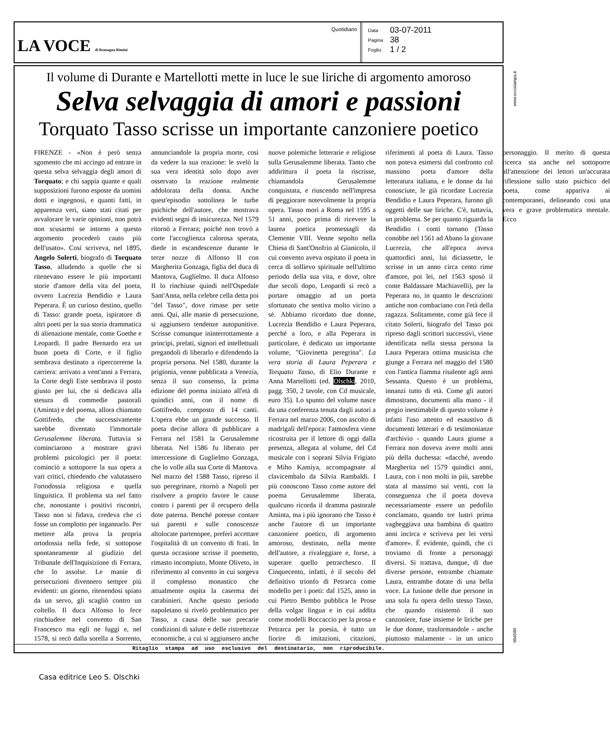LA VOCE di Romagna Rimini
Quotidiano
| Data | 03-07-2011 |
| Pagina | 38 |
| Foglio | 1 / 2 |
www.ecostampa.it
Il volume di Durante e Martellotti mette in luce le sue liriche di argomento amoroso
Selva selvaggia di amori e passioni
Torquato Tasso scrisse un importante canzoniere poetico
FIRENZE - «Non è però senza sgomento che mi accingo ad entrare in questa selva selvaggia degli amori di Torquato; e chi sappia quante e quali supposizioni furono esposte da uomini dotti e ingegnosi, e quanti fatti, in apparenza veri, siano stati citati per avvalorare le varie opinioni, non potrà non scusarmi se intorno a questo argomento procederò cauto più dell'usato». Così scriveva, nel 1895, Angelo Solerti, biografo di Torquato Tasso, alludendo a quelle che si ritenevano essere le più importanti storie d'amore della vita del poeta, ovvero Lucrezia Bendidio e Laura Peperara. È un curioso destino, quello di Tasso: grande poeta, ispiratore di altri poeti per la sua storia drammatica di alienazione mentale, come Goethe e Leopardi. Il padre Bernardo era un buon poeta di Corte, e il figlio sembrava destinato a ripercorrerne la carriera: arrivato a vent'anni a Ferrara, la Corte degli Este sembrava il posto giusto per lui, che si dedicava alla stesura di commedie pastorali (Aminta) e del poema, allora chiamato Gottifredo, che successivamente sarebbe diventato l'immortale Gerusalemme liberata. Tuttavia si cominciarono a mostrare gravi problemi psicologici per il poeta: cominciò a sottoporre la sua opera a vari critici, chiedendo che valutassero l'ortodossia religiosa e quella linguistica. Il problema sta nel fatto che, nonostante i positivi riscontri, Tasso non si fidava, credeva che ci fosse un complotto per ingannarlo. Per mettere alla prova la propria ortodossia nella fede, si sottopose spontaneamente al giudizio del Tribunale dell'Inquisizione di Ferrara, che lo assolse. Le manie di persecuzioni divennero sempre più evidenti: un giorno, ritenendosi spiato da un servo, gli scagliò contro un coltello. Il duca Alfonso lo fece rinchiudere nel convento di San Francesco ma egli ne fuggì e, nel 1578, si recò dalla sorella a Sorrento, annunciandole la propria morte, così da vedere la sua reazione: le svelò la sua vera identità solo dopo aver osservato la reazione realmente addolorata della donna. Anche quest'episodio sottolinea le turbe psichiche dell'autore, che mostrava evidenti segni di insicurezza. Nel 1579 ritornò a Ferrara; poiché non trovò a corte l'accoglienza calorosa sperata, diede in escandescenze durante le terze nozze di Alfonso II con Margherita Gonzaga, figlia del duca di Mantova, Guglielmo. Il duca Alfonso II lo rinchiuse quindi nell'Ospedale Sant'Anna, nella celebre cella detta poi "del Tasso", dove rimase per sette anni. Qui, alle manie di persecuzione, si aggiunsero tendenze autopunitive. Scrisse comunque ininterrottamente a principi, prelati, signori ed intellettuali pregandoli di liberarlo e difendendo la propria persona. Nel 1580, durante la prigionia, venne pubblicata a Venezia, senza il suo consenso, la prima edizione del poema iniziato all'età di quindici anni, con il nome di Gottifredo, composto di 14 canti. L'opera ebbe un grande successo. Il poeta decise allora di pubblicare a Ferrara nel 1581 la Gerusalemme liberata. Nel 1586 fu liberato per intercessione di Guglielmo Gonzaga, che lo volle alla sua Corte di Mantova. Nel marzo del 1588 Tasso, ripreso il suo peregrinare, ritornò a Napoli per risolvere a proprio favore le cause contro i parenti per il recupero della dote paterna. Benché potesse contare sui parenti e sulle conoscenze altolocate partenopee, preferì accettare l'ospitalità di un convento di frati. In questa occasione scrisse il poemetto, rimasto incompiuto, Monte Oliveto, in riferimento al convento in cui sorgeva il complesso monastico che attualmente ospita la caserma dei carabinieri. Anche questo periodo napoletano si rivelò problematico per Tasso, a causa delle sue precarie condizioni di salute e delle ristrettezze economiche, a cui si aggiunsero anche nuove polemiche letterarie e religiose sulla Gerusalemme liberata. Tanto che addirittura il poeta la riscrisse, chiamandola Gerusalemme conquistata, e riuscendo nell'impresa di peggiorare notevolmente la propria opera. Tasso morì a Roma nel 1595 a 51 anni, poco prima di ricevere la laurea poetica promessagli da Clemente VIII. Venne sepolto nella Chiesa di Sant'Onofrio al Gianicolo, il cui convento aveva ospitato il poeta in cerca di sollievo spirituale nell'ultimo periodo della sua vita, e dove, oltre due secoli dopo, Leopardi si recò a portare omaggio ad un poeta sfortunato che sentiva molto vicino a sé. Abbiamo ricordato due donne, Lucrezia Bendidio e Laura Peperara, perché a loro, e alla Peperara in particolare, è dedicato un importante volume, "Giovinetta peregrina". La vera storia di Laura Peperara e Torquato Tasso, di Elio Durante e Anna Martellotti (ed. Olschki, 2010, pagg. 350, 2 tavole, con Cd musicale, euro 35). Lo spunto del volume nasce da una conferenza tenuta dagli autori a Ferrara nel marzo 2006, con ascolto di madrigali dell'epoca: l'atmosfera viene ricostruita per il lettore di oggi dalla presenza, allegata al volume, del Cd musicale con i soprani Silvia Frigiato e Miho Kamiya, accompagnate al clavicembalo da Silvia Rambaldi. I più conoscono Tasso come autore del poema Gerusalemme liberata, qualcuno ricorda il dramma pastorale Aminta, ma i più ignorano che Tasso è anche l'autore di un importante canzoniere poetico, di argomento amoroso, destinato, nella mente dell'autore, a rivaleggiare e, forse, a superare quello petrarchesco. Il Cinquecento, infatti, è il secolo del definitivo trionfo di Petrarca come modello per i poeti: dal 1525, anno in cui Pietro Bembo pubblica le Prose della volgar lingua e in cui addita come modelli Boccaccio per la prosa e Petrarca per la poesia, è tutto un fiorire di imitazioni, citazioni, riferimenti al poeta di Laura. Tasso non poteva esimersi dal confronto col massimo poeta d'amore della letteratura italiana, e le donne da lui conosciute, le già ricordate Lucrezia Bendidio e Laura Peperara, furono gli oggetti delle sue liriche. C'è, tuttavia, un problema. Se per quanto riguarda la Bendidio i conti tornano (Tasso conobbe nel 1561 ad Abano la giovane Lucrezia, che all'epoca aveva quattordici anni, lui diciassette, le scrisse in un anno circa cento rime d'amore, poi lei, nel 1563 sposò il conte Baldassare Machiavelli), per la Peperara no, in quanto le descrizioni antiche non combaciano con l'età della ragazza. Solitamente, come già fece il citato Solerti, biografo del Tasso poi ripreso dagli scrittori successivi, viene identificata nella stessa persona la Laura Peperara ottima musicista che giunge a Ferrara nel maggio del 1580 con l'antica fiamma risalente agli anni Sessanta. Questo è un problema, innanzi tutto di età. Come gli autori dimostrano, documenti alla mano - il pregio inestimabile di questo volume è infatti l'uso attento ed esaustivo di documenti letterari e di testimonianze d'archivio - quando Laura giunse a Ferrara non doveva avere molti anni più della duchessa: «dacché, avendo Margherita nel 1579 quindici anni, Laura, con i non molti in più, sarebbe stata al massimo sui venti, con la conseguenza che il poeta doveva necessariamente essere un pedofilo conclamato, quando tre lustri prima vagheggiava una bambina di quattro anni incirca e scriveva per lei versi d'amore». È evidente, quindi, che ci troviamo di fronte a personaggi diversi. Si trattava, dunque, di due diverse persone, entrambe chiamate Laura, entrambe dotate di una bella voce. La fusione delle due persone in una sola fu opera dello stesso Tasso, che quando risistemò il suo canzoniere, fuse insieme le liriche per le due donne, trasformandole - anche piuttosto malamente - in un unico personaggio. Il merito di questa ricerca sta anche nel sottoporre all'attenzione dei lettori un'accurata riflessione sullo stato psichico del poeta, come appariva ai contemporanei, delineando così una vera e grave problematica mentale. Ecco
Ritaglio stampa ad uso esclusivo del destinatario, non riproducibile.
004580
Casa editrice Leo S. Olschki